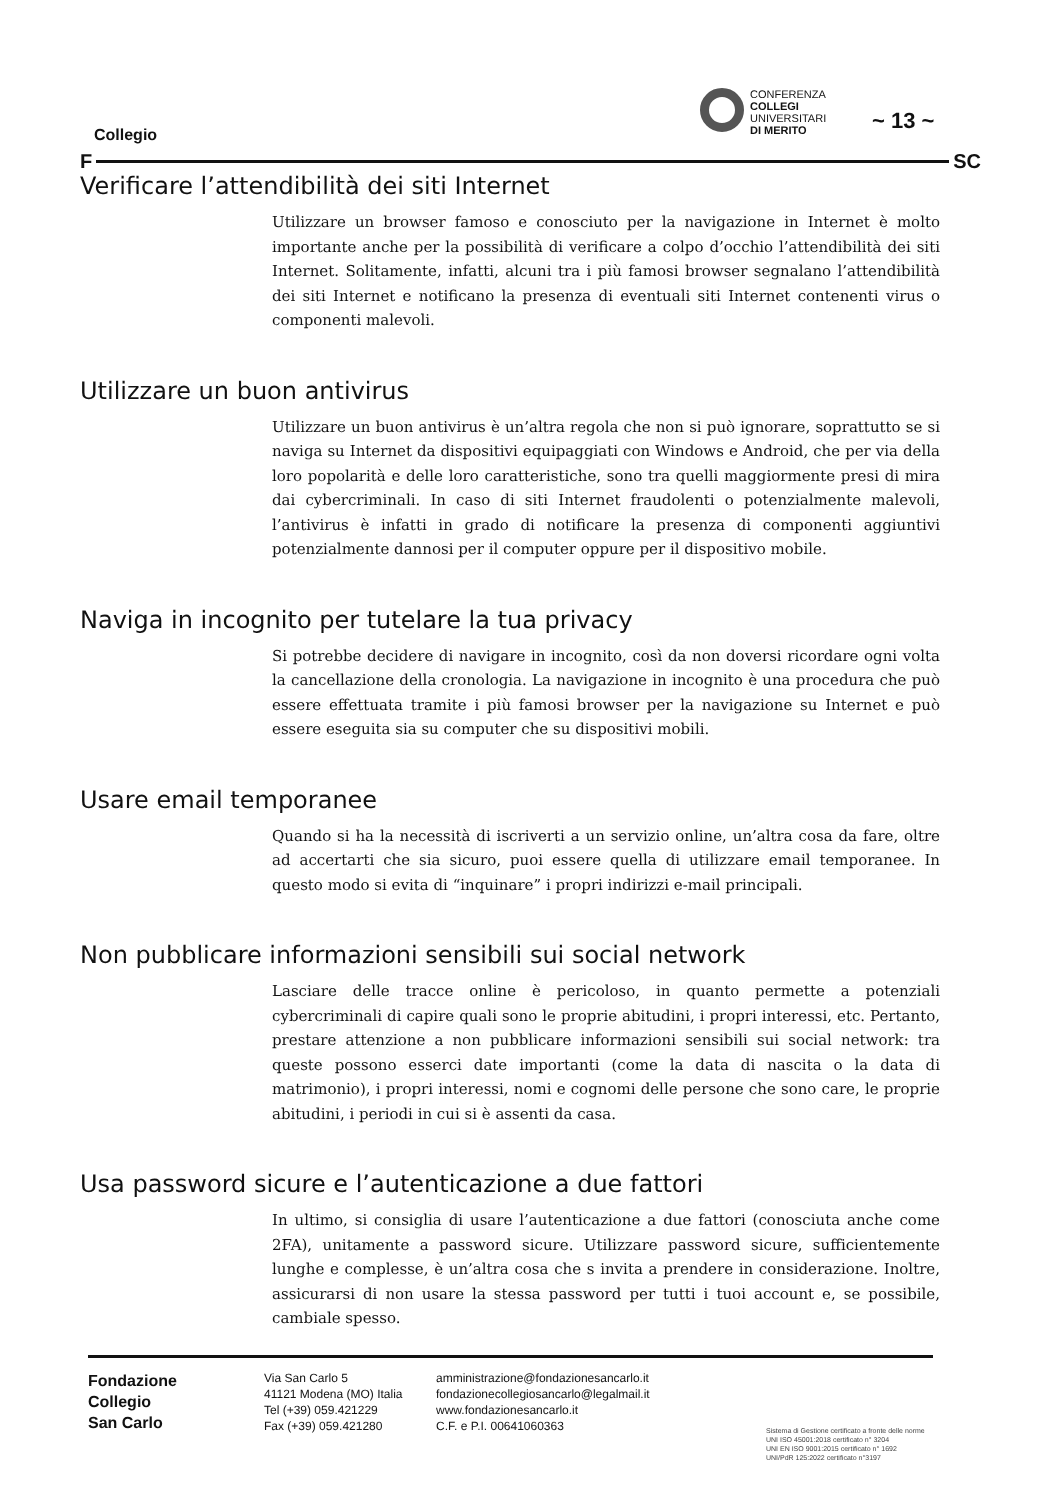Collegio
CONFERENZA
COLLEGI
UNIVERSITARI
DI MERITO
~ 13 ~
F SC
Verificare l’attendibilità dei siti Internet
Utilizzare un browser famoso e conosciuto per la navigazione in Internet è molto importante anche per la possibilità di verificare a colpo d’occhio l’attendibilità dei siti Internet. Solitamente, infatti, alcuni tra i più famosi browser segnalano l’attendibilità dei siti Internet e notificano la presenza di eventuali siti Internet contenenti virus o componenti malevoli.
Utilizzare un buon antivirus
Utilizzare un buon antivirus è un’altra regola che non si può ignorare, soprattutto se si naviga su Internet da dispositivi equipaggiati con Windows e Android, che per via della loro popolarità e delle loro caratteristiche, sono tra quelli maggiormente presi di mira dai cybercriminali. In caso di siti Internet fraudolenti o potenzialmente malevoli, l’antivirus è infatti in grado di notificare la presenza di componenti aggiuntivi potenzialmente dannosi per il computer oppure per il dispositivo mobile.
Naviga in incognito per tutelare la tua privacy
Si potrebbe decidere di navigare in incognito, così da non doversi ricordare ogni volta la cancellazione della cronologia. La navigazione in incognito è una procedura che può essere effettuata tramite i più famosi browser per la navigazione su Internet e può essere eseguita sia su computer che su dispositivi mobili.
Usare email temporanee
Quando si ha la necessità di iscriverti a un servizio online, un’altra cosa da fare, oltre ad accertarti che sia sicuro, puoi essere quella di utilizzare email temporanee. In questo modo si evita di “inquinare” i propri indirizzi e-mail principali.
Non pubblicare informazioni sensibili sui social network
Lasciare delle tracce online è pericoloso, in quanto permette a potenziali cybercriminali di capire quali sono le proprie abitudini, i propri interessi, etc. Pertanto, prestare attenzione a non pubblicare informazioni sensibili sui social network: tra queste possono esserci date importanti (come la data di nascita o la data di matrimonio), i propri interessi, nomi e cognomi delle persone che sono care, le proprie abitudini, i periodi in cui si è assenti da casa.
Usa password sicure e l’autenticazione a due fattori
In ultimo, si consiglia di usare l’autenticazione a due fattori (conosciuta anche come 2FA), unitamente a password sicure. Utilizzare password sicure, sufficientemente lunghe e complesse, è un’altra cosa che s invita a prendere in considerazione. Inoltre, assicurarsi di non usare la stessa password per tutti i tuoi account e, se possibile, cambiale spesso.
Fondazione
Collegio
San Carlo
Via San Carlo 5
41121 Modena (MO) Italia
Tel (+39) 059.421229
Fax (+39) 059.421280
amministrazione@fondazionesancarlo.it
fondazionecollegiosancarlo@legalmail.it
www.fondazionesancarlo.it
C.F. e P.I. 00641060363
Sistema di Gestione certificato a fronte delle norme
UNI ISO 45001:2018 certificato n° 3204
UNI EN ISO 9001:2015 certificato n° 1692
UNI/PdR 125:2022 certificato n°3197